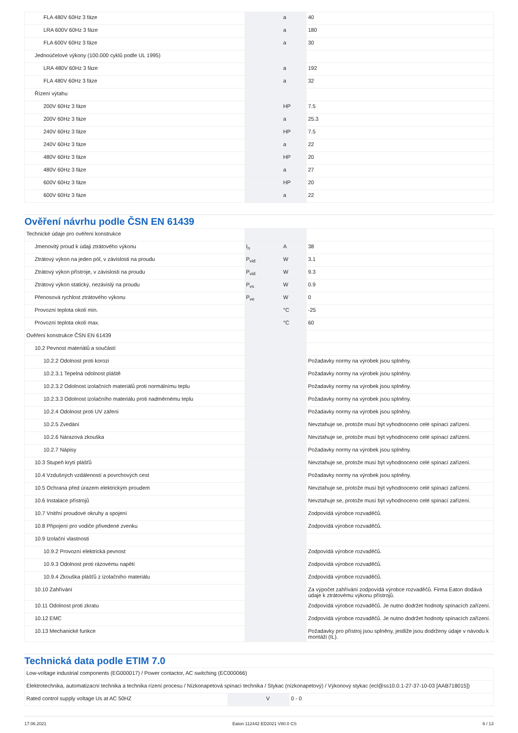| FLA 480V 60Hz 3 fáze | | a | 40 |
| LRA 600V 60Hz 3 fáze | | a | 180 |
| FLA 600V 60Hz 3 fáze | | a | 30 |
| Jednoúčelové výkony (100.000 cyklů podle UL 1995) | | | |
| LRA 480V 60Hz 3 fáze | | a | 192 |
| FLA 480V 60Hz 3 fáze | | a | 32 |
| Řízení výtahu | | | |
| 200V 60Hz 3 fáze | | HP | 7.5 |
| 200V 60Hz 3 fáze | | a | 25.3 |
| 240V 60Hz 3 fáze | | HP | 7.5 |
| 240V 60Hz 3 fáze | | a | 22 |
| 480V 60Hz 3 fáze | | HP | 20 |
| 480V 60Hz 3 fáze | | a | 27 |
| 600V 60Hz 3 fáze | | HP | 20 |
| 600V 60Hz 3 fáze | | a | 22 |
Ověření návrhu podle ČSN EN 61439
| Technické údaje pro ověření konstrukce | | | |
| Jmenovitý proud k údaji ztrátového výkonu | I<sub>n</sub> | A | 38 |
| Ztrátový výkon na jeden pól, v závislosti na proudu | P<sub>vid</sub> | W | 3.1 |
| Ztrátový výkon přístroje, v závislosti na proudu | P<sub>vid</sub> | W | 9.3 |
| Ztrátový výkon statický, nezávislý na proudu | P<sub>vs</sub> | W | 0.9 |
| Přenosová rychlost ztrátového výkonu | P<sub>ve</sub> | W | 0 |
| Provozní teplota okolí min. | | °C | -25 |
| Provozní teplota okolí max. | | °C | 60 |
| Ověření konstrukce ČSN EN 61439 | | | |
| 10.2 Pevnost materiálů a součástí | | | |
| 10.2.2 Odolnost proti korozi | | | Požadavky normy na výrobek jsou splněny. |
| 10.2.3.1 Tepelná odolnost pláště | | | Požadavky normy na výrobek jsou splněny. |
| 10.2.3.2 Odolnost izolačních materiálů proti normálnímu teplu | | | Požadavky normy na výrobek jsou splněny. |
| 10.2.3.3 Odolnost izolačního materiálu proti nadměrnému teplu | | | Požadavky normy na výrobek jsou splněny. |
| 10.2.4 Odolnost proti UV záření | | | Požadavky normy na výrobek jsou splněny. |
| 10.2.5 Zvedání | | | Nevztahuje se, protože musí být vyhodnoceno celé spínací zařízení. |
| 10.2.6 Nárazová zkouška | | | Nevztahuje se, protože musí být vyhodnoceno celé spínací zařízení. |
| 10.2.7 Nápisy | | | Požadavky normy na výrobek jsou splněny. |
| 10.3 Stupeň krytí plášťů | | | Nevztahuje se, protože musí být vyhodnoceno celé spínací zařízení. |
| 10.4 Vzdušných vzdáleností a povrchových cest | | | Požadavky normy na výrobek jsou splněny. |
| 10.5 Ochrana před úrazem elektrickým proudem | | | Nevztahuje se, protože musí být vyhodnoceno celé spínací zařízení. |
| 10.6 Instalace přístrojů | | | Nevztahuje se, protože musí být vyhodnoceno celé spínací zařízení. |
| 10.7 Vnitřní proudové okruhy a spojení | | | Zodpovídá výrobce rozvaděčů. |
| 10.8 Připojení pro vodiče přivedené zvenku | | | Zodpovídá výrobce rozvaděčů. |
| 10.9 Izolační vlastnosti | | | |
| 10.9.2 Provozní elektrická pevnost | | | Zodpovídá výrobce rozvaděčů. |
| 10.9.3 Odolnost proti rázovému napětí | | | Zodpovídá výrobce rozvaděčů. |
| 10.9.4 Zkouška plášťů z izolačního materiálu | | | Zodpovídá výrobce rozvaděčů. |
| 10.10 Zahřívání | | | Za výpočet zahřívání zodpovídá výrobce rozvaděčů. Firma Eaton dodává údaje k ztrátovému výkonu přístrojů. |
| 10.11 Odolnost proti zkratu | | | Zodpovídá výrobce rozvaděčů. Je nutno dodržet hodnoty spínacích zařízení. |
| 10.12 EMC | | | Zodpovídá výrobce rozvaděčů. Je nutno dodržet hodnoty spínacích zařízení. |
| 10.13 Mechanické funkce | | | Požadavky pro přístroj jsou splněny, jestliže jsou dodrženy údaje v návodu k montáži (IL). |
Technická data podle ETIM 7.0
| Low-voltage industrial components (EG000017) / Power contactor, AC switching (EC000066) | | | |
| Elektrotechnika, automatizacní technika a technika rízení procesu / Nízkonapetová spínací technika / Stykac (nízkonapetový) / Výkonový stykac (ecl@ss10.0.1-27-37-10-03 [AAB718015]) | | | |
| Rated control supply voltage Us at AC 50HZ | | V | 0 - 0 |
17.06.2021 Eaton 112442 ED2021 V80.0 CS 6 / 13